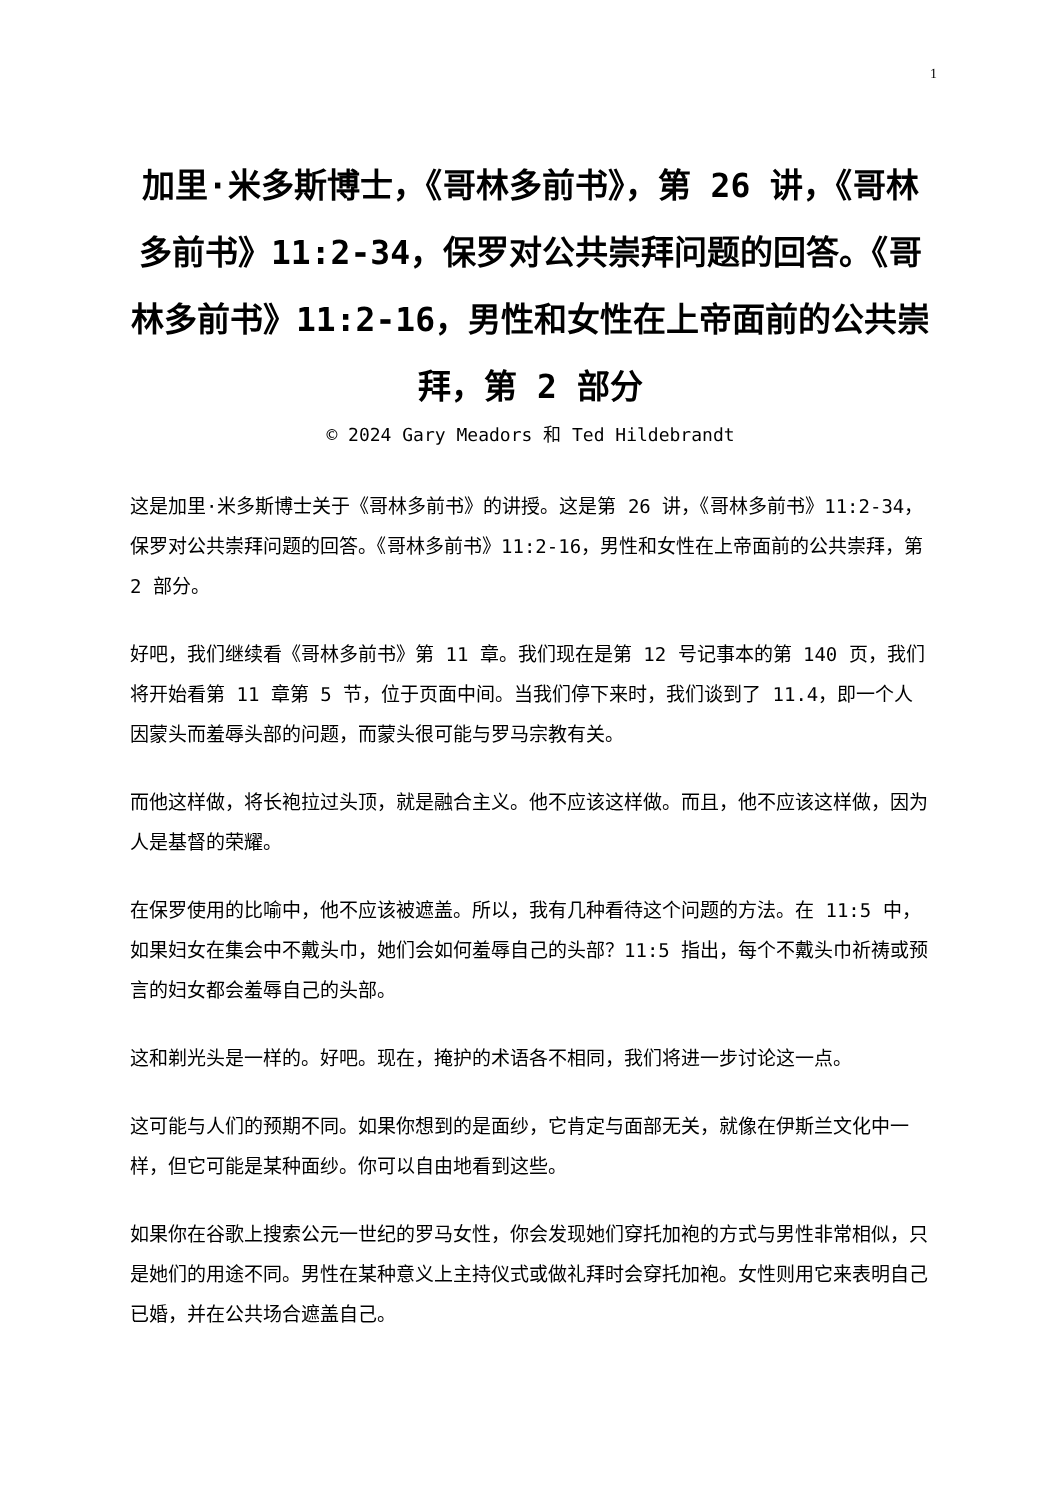1
加里·米多斯博士，《哥林多前书》，第 26 讲，《哥林多前书》11:2-34，保罗对公共崇拜问题的回答。《哥林多前书》11:2-16，男性和女性在上帝面前的公共崇拜，第 2 部分
© 2024 Gary Meadors 和 Ted Hildebrandt
这是加里·米多斯博士关于《哥林多前书》的讲授。这是第 26 讲，《哥林多前书》11:2-34，保罗对公共崇拜问题的回答。《哥林多前书》11:2-16，男性和女性在上帝面前的公共崇拜，第 2 部分。
好吧，我们继续看《哥林多前书》第 11 章。我们现在是第 12 号记事本的第 140 页，我们将开始看第 11 章第 5 节，位于页面中间。当我们停下来时，我们谈到了 11.4，即一个人因蒙头而羞辱头部的问题，而蒙头很可能与罗马宗教有关。
而他这样做，将长袍拉过头顶，就是融合主义。他不应该这样做。而且，他不应该这样做，因为人是基督的荣耀。
在保罗使用的比喻中，他不应该被遮盖。所以，我有几种看待这个问题的方法。在 11:5 中，如果妇女在集会中不戴头巾，她们会如何羞辱自己的头部？11:5 指出，每个不戴头巾祈祷或预言的妇女都会羞辱自己的头部。
这和剃光头是一样的。好吧。现在，掩护的术语各不相同，我们将进一步讨论这一点。
这可能与人们的预期不同。如果你想到的是面纱，它肯定与面部无关，就像在伊斯兰文化中一样，但它可能是某种面纱。你可以自由地看到这些。
如果你在谷歌上搜索公元一世纪的罗马女性，你会发现她们穿托加袍的方式与男性非常相似，只是她们的用途不同。男性在某种意义上主持仪式或做礼拜时会穿托加袍。女性则用它来表明自己已婚，并在公共场合遮盖自己。